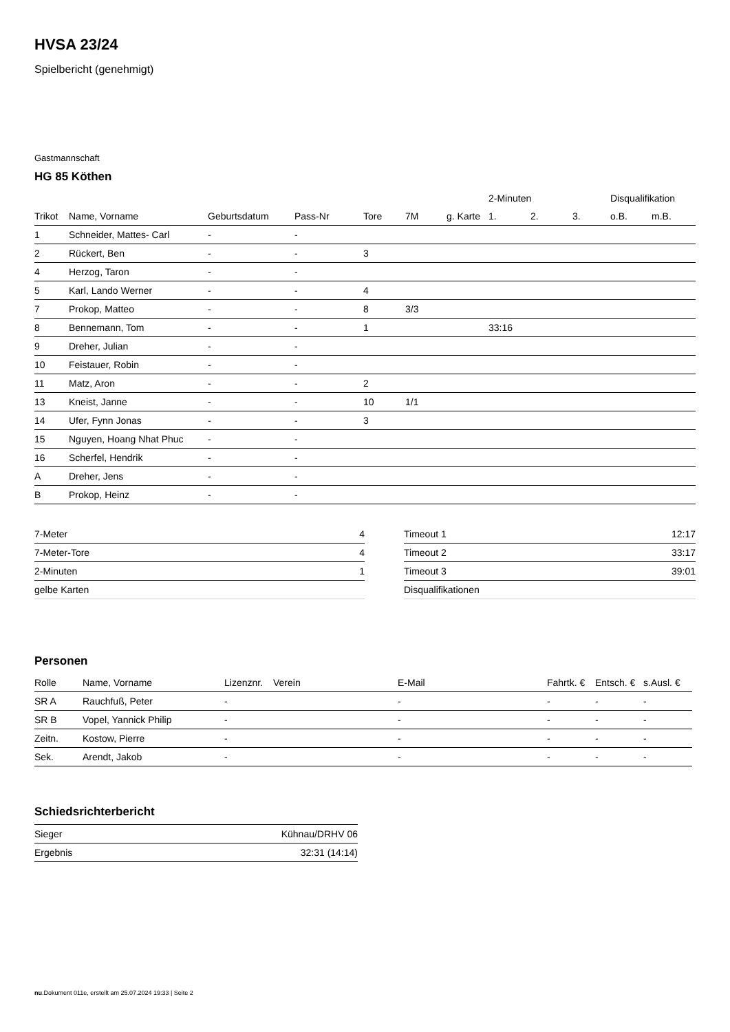HVSA 23/24
Spielbericht (genehmigt)
Gastmannschaft
HG 85 Köthen
| | | | | | | | 2-Minuten | | | Disqualifikation | |
| --- | --- | --- | --- | --- | --- | --- | --- | --- | --- | --- | --- |
| Trikot | Name, Vorname | Geburtsdatum | Pass-Nr | Tore | 7M | g. Karte | 1. | 2. | 3. | o.B. | m.B. |
| 1 | Schneider, Mattes- Carl | - | - | | | | | | | | |
| 2 | Rückert, Ben | - | - | 3 | | | | | | | |
| 4 | Herzog, Taron | - | - | | | | | | | | |
| 5 | Karl, Lando Werner | - | - | 4 | | | | | | | |
| 7 | Prokop, Matteo | - | - | 8 | 3/3 | | | | | | |
| 8 | Bennemann, Tom | - | - | 1 | | | 33:16 | | | | |
| 9 | Dreher, Julian | - | - | | | | | | | | |
| 10 | Feistauer, Robin | - | - | | | | | | | | |
| 11 | Matz, Aron | - | - | 2 | | | | | | | |
| 13 | Kneist, Janne | - | - | 10 | 1/1 | | | | | | |
| 14 | Ufer, Fynn Jonas | - | - | 3 | | | | | | | |
| 15 | Nguyen, Hoang Nhat Phuc | - | - | | | | | | | | |
| 16 | Scherfel, Hendrik | - | - | | | | | | | | |
| A | Dreher, Jens | - | - | | | | | | | | |
| B | Prokop, Heinz | - | - | | | | | | | | |
| 7-Meter | 4 |
| 7-Meter-Tore | 4 |
| 2-Minuten | 1 |
| gelbe Karten | |
| Timeout 1 | 12:17 |
| Timeout 2 | 33:17 |
| Timeout 3 | 39:01 |
| Disqualifikationen | |
Personen
| Rolle | Name, Vorname | Lizenznr. | Verein | E-Mail | Fahrtk. € | Entsch. € | s.Ausl. € |
| --- | --- | --- | --- | --- | --- | --- | --- |
| SR A | Rauchfuß, Peter | - | | - | - | - | - |
| SR B | Vopel, Yannick Philip | - | | - | - | - | - |
| Zeitn. | Kostow, Pierre | - | | - | - | - | - |
| Sek. | Arendt, Jakob | - | | - | - | - | - |
Schiedsrichterbericht
| Sieger | Kühnau/DRHV 06 |
| Ergebnis | 32:31 (14:14) |
nu.Dokument 011e, erstellt am 25.07.2024 19:33 | Seite 2